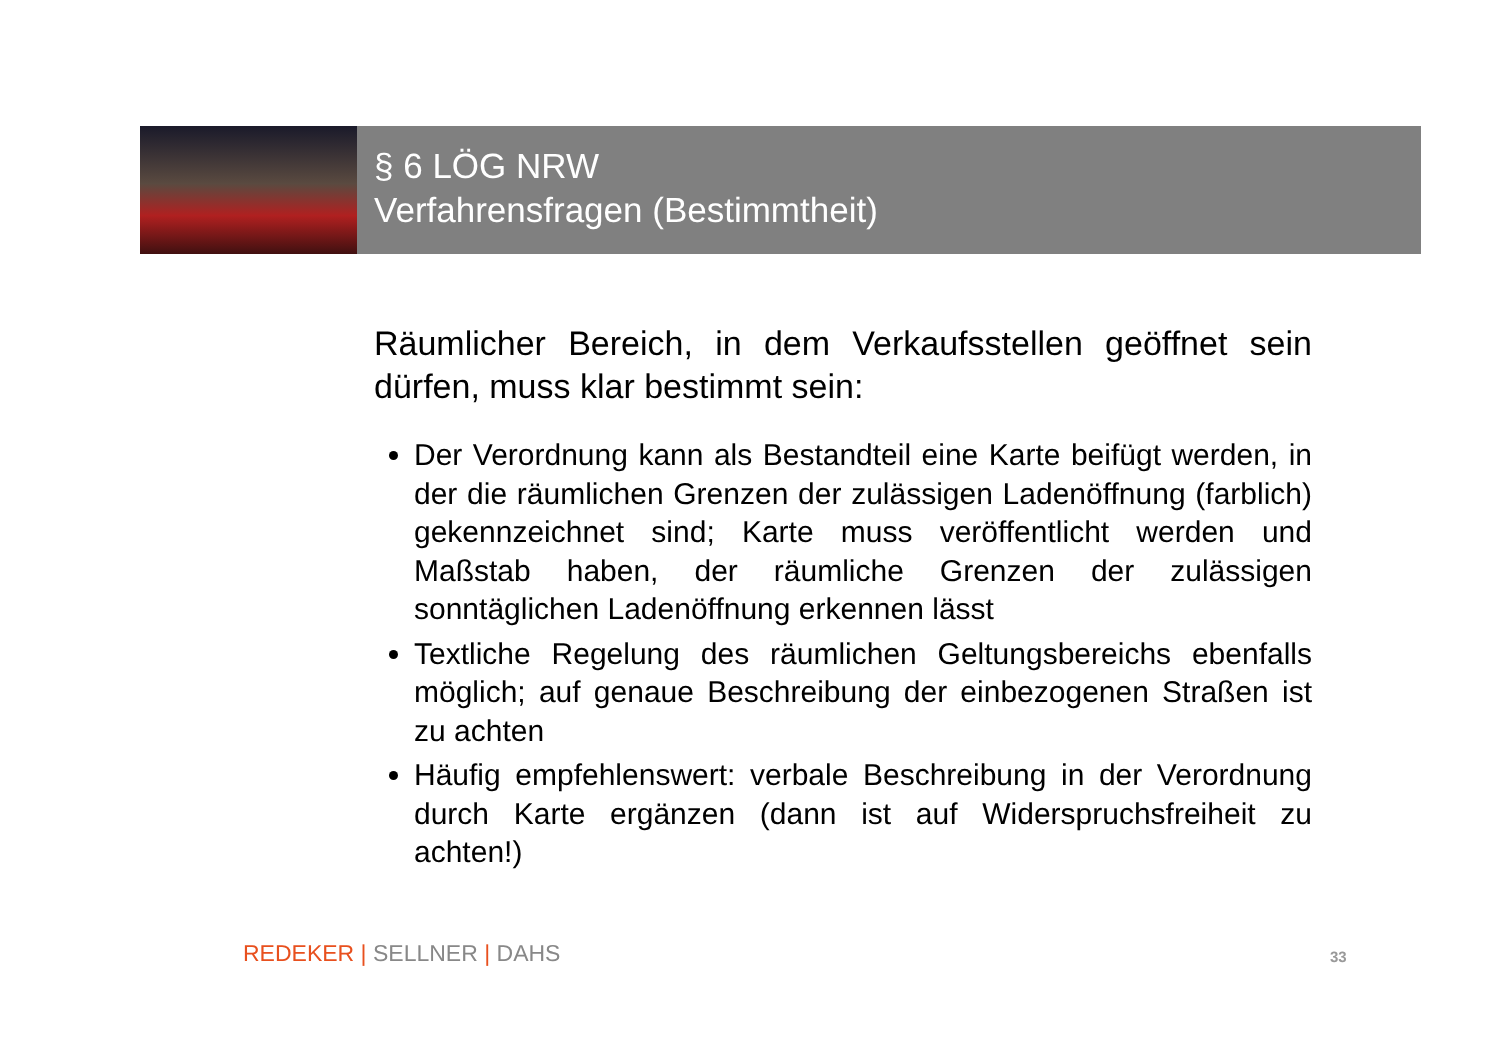§ 6 LÖG NRW
Verfahrensfragen (Bestimmtheit)
Räumlicher Bereich, in dem Verkaufsstellen geöffnet sein dürfen, muss klar bestimmt sein:
Der Verordnung kann als Bestandteil eine Karte beifügt werden, in der die räumlichen Grenzen der zulässigen Ladenöffnung (farblich) gekennzeichnet sind; Karte muss veröffentlicht werden und Maßstab haben, der räumliche Grenzen der zulässigen sonntäglichen Ladenöffnung erkennen lässt
Textliche Regelung des räumlichen Geltungsbereichs ebenfalls möglich; auf genaue Beschreibung der einbezogenen Straßen ist zu achten
Häufig empfehlenswert: verbale Beschreibung in der Verordnung durch Karte ergänzen (dann ist auf Widerspruchsfreiheit zu achten!)
REDEKER | SELLNER | DAHS 33